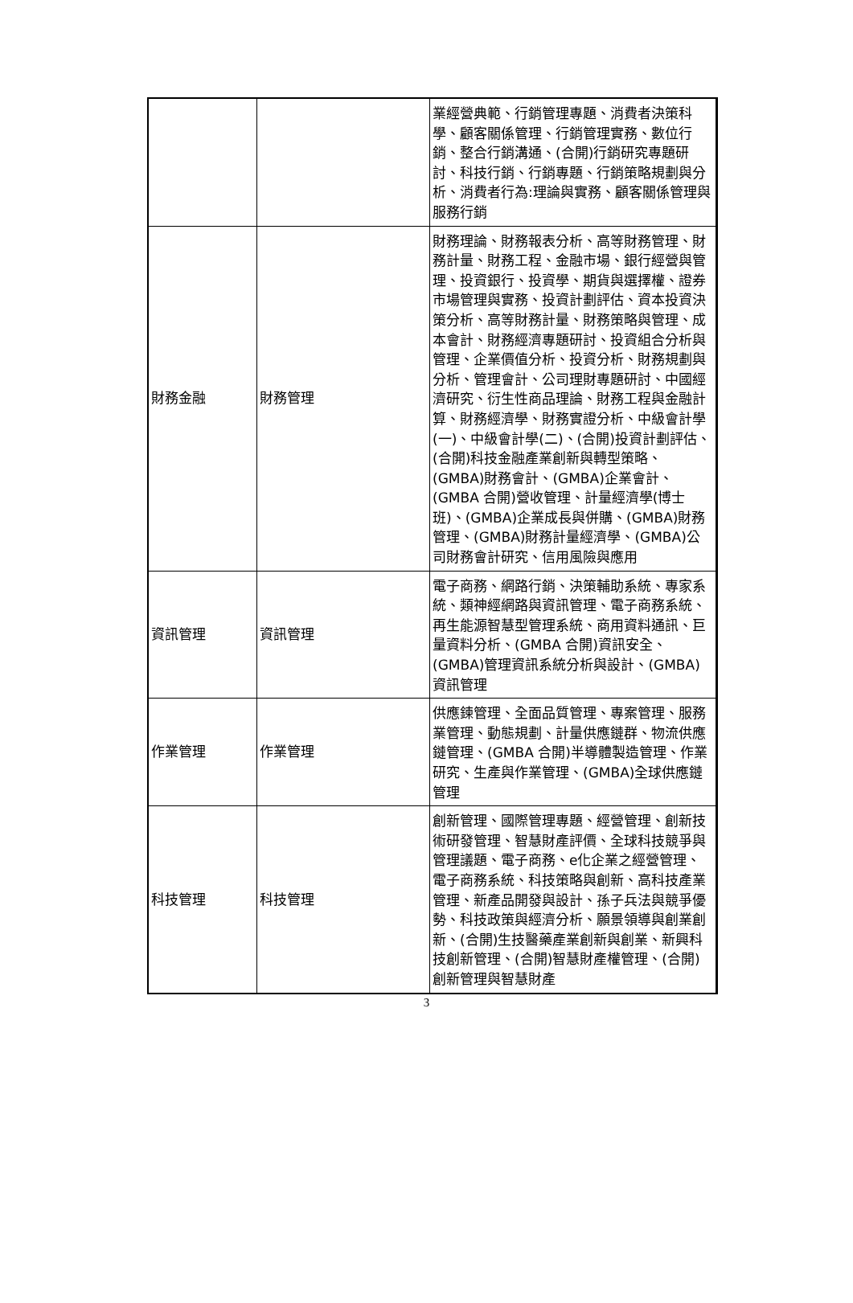| | | 業經營典範、行銷管理專題、消費者決策科學、顧客關係管理、行銷管理實務、數位行銷、整合行銷溝通、(合開)行銷研究專題研討、科技行銷、行銷專題、行銷策略規劃與分析、消費者行為:理論與實務、顧客關係管理與服務行銷 |
| 財務金融 | 財務管理 | 財務理論、財務報表分析、高等財務管理、財務計量、財務工程、金融市場、銀行經營與管理、投資銀行、投資學、期貨與選擇權、證券市場管理與實務、投資計劃評估、資本投資決策分析、高等財務計量、財務策略與管理、成本會計、財務經濟專題研討、投資組合分析與管理、企業價值分析、投資分析、財務規劃與分析、管理會計、公司理財專題研討、中國經濟研究、衍生性商品理論、財務工程與金融計算、財務經濟學、財務實證分析、中級會計學(一)、中級會計學(二)、(合開)投資計劃評估、(合開)科技金融產業創新與轉型策略、(GMBA)財務會計、(GMBA)企業會計、(GMBA 合開)營收管理、計量經濟學(博士班)、(GMBA)企業成長與併購、(GMBA)財務管理、(GMBA)財務計量經濟學、(GMBA)公司財務會計研究、信用風險與應用 |
| 資訊管理 | 資訊管理 | 電子商務、網路行銷、決策輔助系統、專家系統、類神經網路與資訊管理、電子商務系統、再生能源智慧型管理系統、商用資料通訊、巨量資料分析、(GMBA 合開)資訊安全、(GMBA)管理資訊系統分析與設計、(GMBA)資訊管理 |
| 作業管理 | 作業管理 | 供應鍊管理、全面品質管理、專案管理、服務業管理、動態規劃、計量供應鏈群、物流供應鏈管理、(GMBA 合開)半導體製造管理、作業研究、生產與作業管理、(GMBA)全球供應鏈管理 |
| 科技管理 | 科技管理 | 創新管理、國際管理專題、經營管理、創新技術研發管理、智慧財產評價、全球科技競爭與管理議題、電子商務、e化企業之經營管理、電子商務系統、科技策略與創新、高科技產業管理、新產品開發與設計、孫子兵法與競爭優勢、科技政策與經濟分析、願景領導與創業創新、(合開)生技醫藥產業創新與創業、新興科技創新管理、(合開)智慧財產權管理、(合開)創新管理與智慧財產 |
3